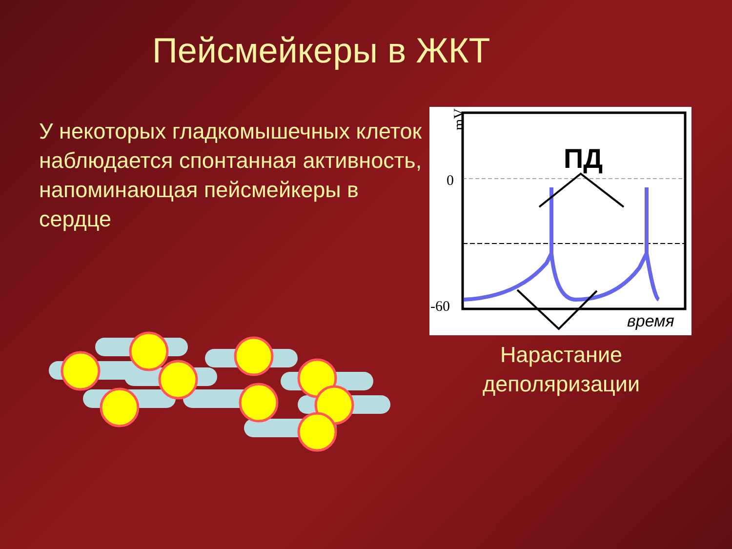Пейсмейкеры в ЖКТ
У некоторых гладкомышечных клеток наблюдается спонтанная активность, напоминающая пейсмейкеры в сердце
mV
0
-60
ПД
время
Нарастание деполяризации